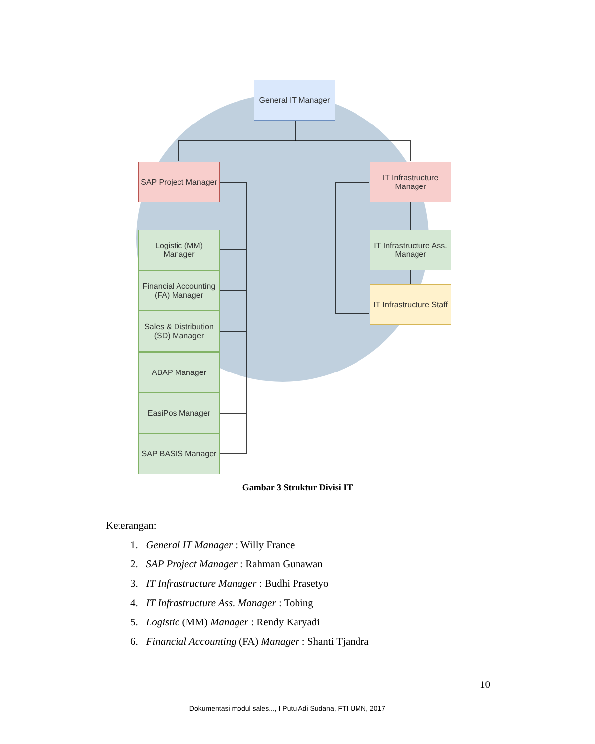General IT Manager
SAP Project Manager
IT Infrastructure Manager
Logistic (MM) Manager
Financial Accounting (FA) Manager
Sales & Distribution (SD) Manager
ABAP Manager
EasiPos Manager
SAP BASIS Manager
IT Infrastructure Ass. Manager
IT Infrastructure Staff
Gambar 3 Struktur Divisi IT
Keterangan:
1. General IT Manager : Willy France
2. SAP Project Manager : Rahman Gunawan
3. IT Infrastructure Manager : Budhi Prasetyo
4. IT Infrastructure Ass. Manager : Tobing
5. Logistic (MM) Manager : Rendy Karyadi
6. Financial Accounting (FA) Manager : Shanti Tjandra
10
Dokumentasi modul sales..., I Putu Adi Sudana, FTI UMN, 2017